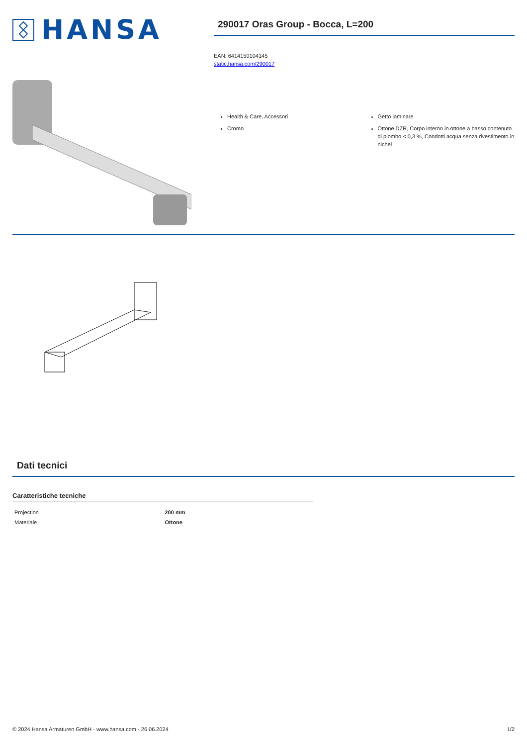HANSA
290017 Oras Group - Bocca, L=200
EAN: 6414150104145
static.hansa.com/290017
Health & Care, Accessori
Cromo
Getto laminare
Ottone DZR, Corpo interno in ottone a basso contenuto di piombo < 0,3 %, Condotti acqua senza rivestimento in nichel
Dati tecnici
Caratteristiche tecniche
| Projection | 200 mm |
| Materiale | Ottone |
© 2024 Hansa Armaturen GmbH - www.hansa.com - 26.06.2024 1/2